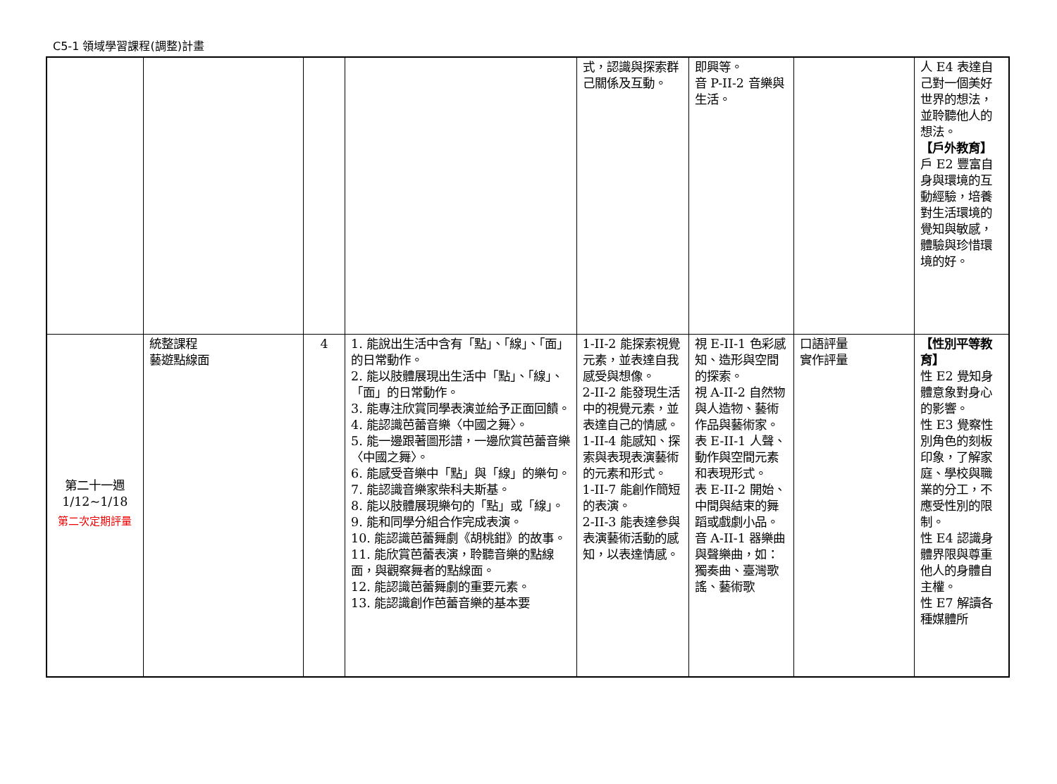C5-1 領域學習課程(調整)計畫
| | | | | 式，認識與探索群己關係及互動。 | 即興等。 音 P-II-2 音樂與生活。 | | 人 E4 表達自己對一個美好世界的想法，並聆聽他人的想法。 【戶外教育】 戶 E2 豐富自身與環境的互動經驗，培養對生活環境的覺知與敏感，體驗與珍惜環境的好。 |
| 第二十一週 1/12~1/18 第二次定期評量 | 統整課程 藝遊點線面 | 4 | 1. 能說出生活中含有「點」、「線」、「面」的日常動作。 2. 能以肢體展現出生活中「點」、「線」、「面」的日常動作。 3. 能專注欣賞同學表演並給予正面回饋。 4. 能認識芭蕾音樂〈中國之舞〉。 5. 能一邊跟著圖形譜，一邊欣賞芭蕾音樂〈中國之舞〉。 6. 能感受音樂中「點」與「線」的樂句。 7. 能認識音樂家柴科夫斯基。 8. 能以肢體展現樂句的「點」或「線」。 9. 能和同學分組合作完成表演。 10. 能認識芭蕾舞劇《胡桃鉗》的故事。 11. 能欣賞芭蕾表演，聆聽音樂的點線面，與觀察舞者的點線面。 12. 能認識芭蕾舞劇的重要元素。 13. 能認識創作芭蕾音樂的基本要 | 1-II-2 能探索視覺元素，並表達自我感受與想像。 2-II-2 能發現生活中的視覺元素，並表達自己的情感。 1-II-4 能感知、探索與表現表演藝術的元素和形式。 1-II-7 能創作簡短的表演。 2-II-3 能表達參與表演藝術活動的感知，以表達情感。 | 視 E-II-1 色彩感知、造形與空間的探索。 視 A-II-2 自然物與人造物、藝術作品與藝術家。 表 E-II-1 人聲、動作與空間元素和表現形式。 表 E-II-2 開始、中間與結束的舞蹈或戲劇小品。 音 A-II-1 器樂曲與聲樂曲，如：獨奏曲、臺灣歌謠、藝術歌 | 口語評量 實作評量 | 【性別平等教育】 性 E2 覺知身體意象對身心的影響。 性 E3 覺察性別角色的刻板印象，了解家庭、學校與職業的分工，不應受性別的限制。 性 E4 認識身體界限與尊重他人的身體自主權。 性 E7 解讀各種媒體所 |